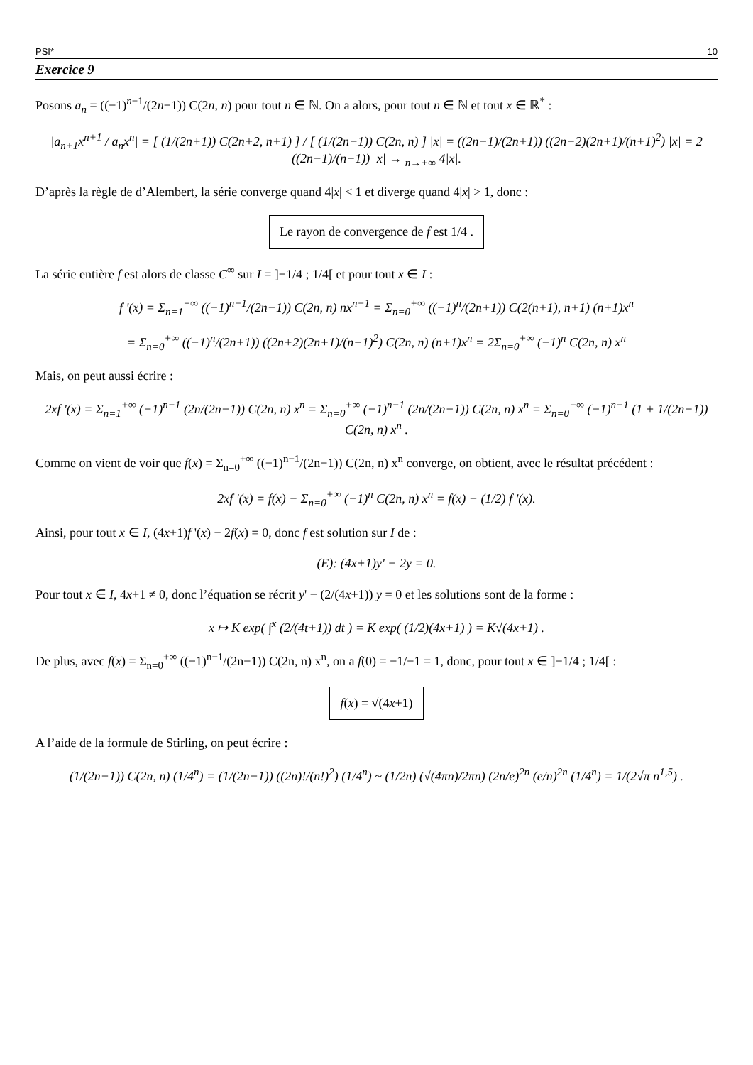PSI* 10
Exercice 9
Posons a<sub>n</sub> = ((−1)<sup>n−1</sup>/(2n−1)) C(2n, n) pour tout n ∈ ℕ. On a alors, pour tout n ∈ ℕ et tout x ∈ ℝ<sup>*</sup> :
|a<sub>n+1</sub>x<sup>n+1</sup> / a<sub>n</sub>x<sup>n</sup>| = [ (1/(2n+1)) C(2n+2, n+1) ] / [ (1/(2n−1)) C(2n, n) ] |x| = ((2n−1)/(2n+1)) ((2n+2)(2n+1)/(n+1)<sup>2</sup>) |x| = 2 ((2n−1)/(n+1)) |x| → <sub>n→+∞</sub> 4|x|.
D’après la règle de d’Alembert, la série converge quand 4|x| < 1 et diverge quand 4|x| > 1, donc :
Le rayon de convergence de f est 1/4 .
La série entière f est alors de classe C<sup>∞</sup> sur I = ]−1/4 ; 1/4[ et pour tout x ∈ I :
f '(x) = Σ<sub>n=1</sub><sup>+∞</sup> ((−1)<sup>n−1</sup>/(2n−1)) C(2n, n) nx<sup>n−1</sup> = Σ<sub>n=0</sub><sup>+∞</sup> ((−1)<sup>n</sup>/(2n+1)) C(2(n+1), n+1) (n+1)x<sup>n</sup>
= Σ<sub>n=0</sub><sup>+∞</sup> ((−1)<sup>n</sup>/(2n+1)) ((2n+2)(2n+1)/(n+1)<sup>2</sup>) C(2n, n) (n+1)x<sup>n</sup> = 2Σ<sub>n=0</sub><sup>+∞</sup> (−1)<sup>n</sup> C(2n, n) x<sup>n</sup>
Mais, on peut aussi écrire :
2xf '(x) = Σ<sub>n=1</sub><sup>+∞</sup> (−1)<sup>n−1</sup> (2n/(2n−1)) C(2n, n) x<sup>n</sup> = Σ<sub>n=0</sub><sup>+∞</sup> (−1)<sup>n−1</sup> (2n/(2n−1)) C(2n, n) x<sup>n</sup> = Σ<sub>n=0</sub><sup>+∞</sup> (−1)<sup>n−1</sup> (1 + 1/(2n−1)) C(2n, n) x<sup>n</sup> .
Comme on vient de voir que f(x) = Σ<sub>n=0</sub><sup>+∞</sup> ((−1)<sup>n−1</sup>/(2n−1)) C(2n, n) x<sup>n</sup> converge, on obtient, avec le résultat précédent :
2xf '(x) = f(x) − Σ<sub>n=0</sub><sup>+∞</sup> (−1)<sup>n</sup> C(2n, n) x<sup>n</sup> = f(x) − (1/2) f '(x).
Ainsi, pour tout x ∈ I, (4x+1)f '(x) − 2f(x) = 0, donc f est solution sur I de :
(E): (4x+1)y' − 2y = 0.
Pour tout x ∈ I, 4x+1 ≠ 0, donc l’équation se récrit y' − (2/(4x+1)) y = 0 et les solutions sont de la forme :
x ↦ K exp( ∫<sup>x</sup> (2/(4t+1)) dt ) = K exp( (1/2)(4x+1) ) = K√(4x+1) .
De plus, avec f(x) = Σ<sub>n=0</sub><sup>+∞</sup> ((−1)<sup>n−1</sup>/(2n−1)) C(2n, n) x<sup>n</sup>, on a f(0) = −1/−1 = 1, donc, pour tout x ∈ ]−1/4 ; 1/4[ :
f(x) = √(4x+1)
A l’aide de la formule de Stirling, on peut écrire :
(1/(2n−1)) C(2n, n) (1/4<sup>n</sup>) = (1/(2n−1)) ((2n)!/(n!)<sup>2</sup>) (1/4<sup>n</sup>) ~ (1/2n) (√(4πn)/2πn) (2n/e)<sup>2n</sup> (e/n)<sup>2n</sup> (1/4<sup>n</sup>) = 1/(2√π n<sup>1,5</sup>) .